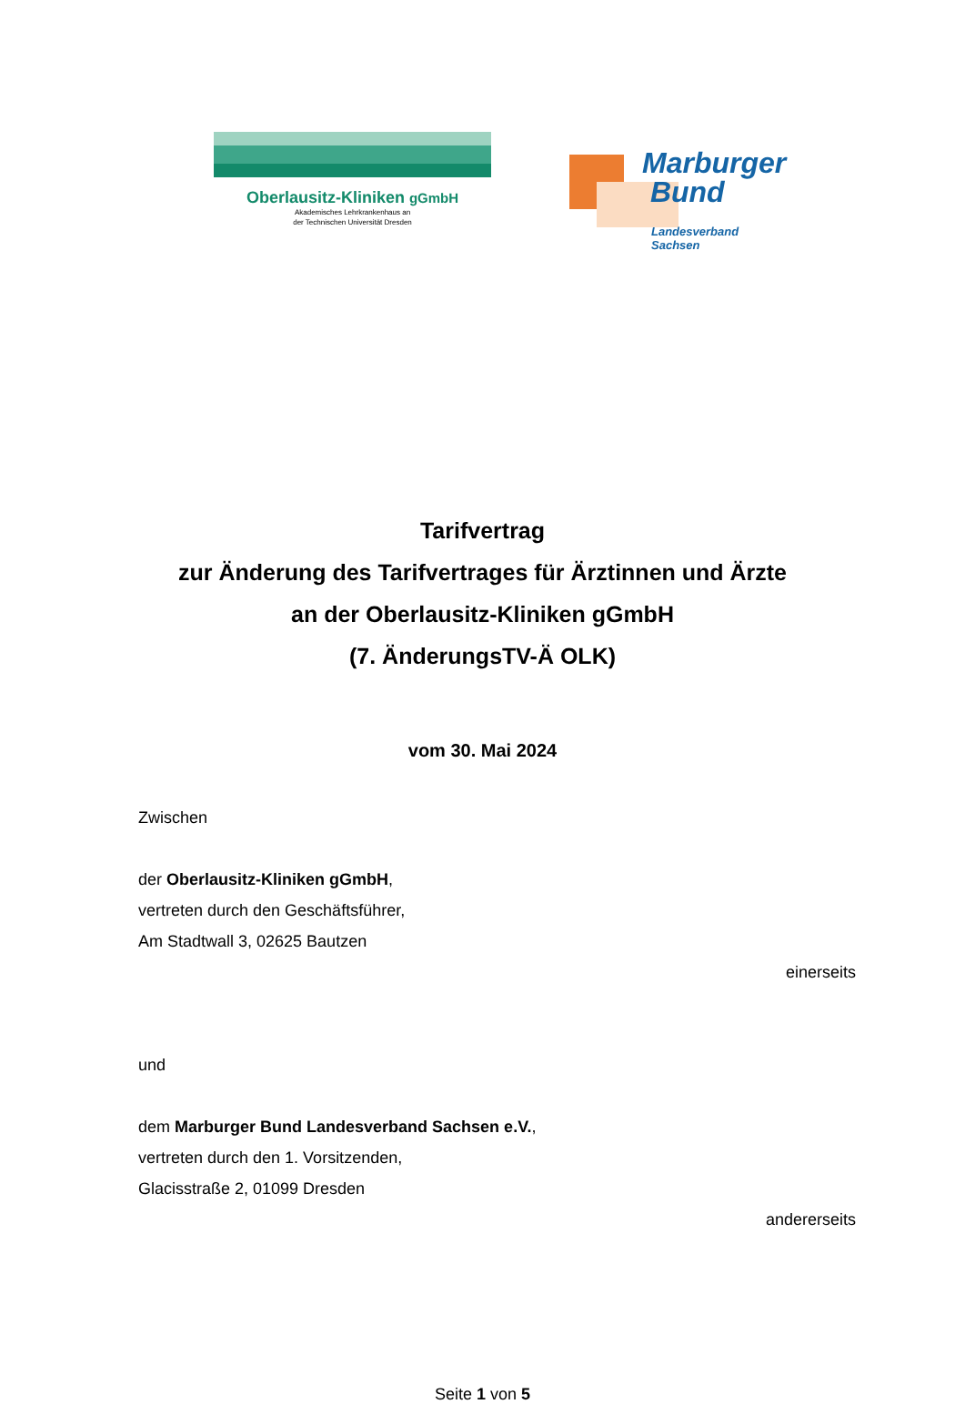Oberlausitz-Kliniken gGmbH
Akademisches Lehrkrankenhaus an
der Technischen Universität Dresden
Marburger
Bund
Landesverband Sachsen
Tarifvertrag
zur Änderung des Tarifvertrages für Ärztinnen und Ärzte
an der Oberlausitz-Kliniken gGmbH
(7. ÄnderungsTV-Ä OLK)
vom 30. Mai 2024
Zwischen
der Oberlausitz-Kliniken gGmbH,
vertreten durch den Geschäftsführer,
Am Stadtwall 3, 02625 Bautzen
einerseits
und
dem Marburger Bund Landesverband Sachsen e.V.,
vertreten durch den 1. Vorsitzenden,
Glacisstraße 2, 01099 Dresden
andererseits
Seite 1 von 5